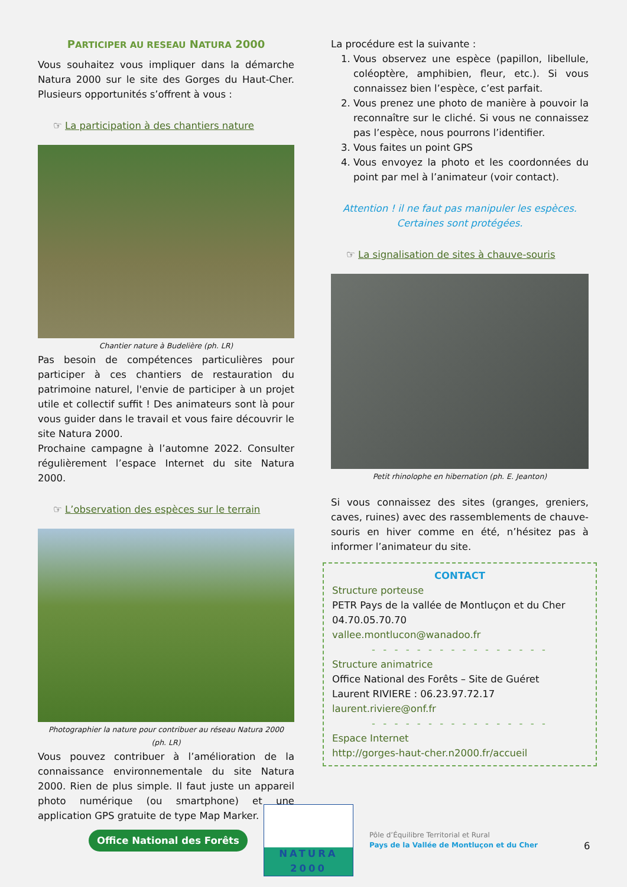PARTICIPER AU RESEAU NATURA 2000
Vous souhaitez vous impliquer dans la démarche Natura 2000 sur le site des Gorges du Haut-Cher. Plusieurs opportunités s’offrent à vous :
☞ La participation à des chantiers nature
Chantier nature à Budelière (ph. LR)
Pas besoin de compétences particulières pour participer à ces chantiers de restauration du patrimoine naturel, l'envie de participer à un projet utile et collectif suffit ! Des animateurs sont là pour vous guider dans le travail et vous faire découvrir le site Natura 2000.
Prochaine campagne à l’automne 2022. Consulter régulièrement l’espace Internet du site Natura 2000.
☞ L’observation des espèces sur le terrain
Photographier la nature pour contribuer au réseau Natura 2000
(ph. LR)
Vous pouvez contribuer à l’amélioration de la connaissance environnementale du site Natura 2000. Rien de plus simple. Il faut juste un appareil photo numérique (ou smartphone) et une application GPS gratuite de type Map Marker.
La procédure est la suivante :
1. Vous observez une espèce (papillon, libellule, coléoptère, amphibien, fleur, etc.). Si vous connaissez bien l’espèce, c’est parfait.
2. Vous prenez une photo de manière à pouvoir la reconnaître sur le cliché. Si vous ne connaissez pas l’espèce, nous pourrons l’identifier.
3. Vous faites un point GPS
4. Vous envoyez la photo et les coordonnées du point par mel à l’animateur (voir contact).
Attention ! il ne faut pas manipuler les espèces.
Certaines sont protégées.
☞ La signalisation de sites à chauve-souris
Petit rhinolophe en hibernation (ph. E. Jeanton)
Si vous connaissez des sites (granges, greniers, caves, ruines) avec des rassemblements de chauve-souris en hiver comme en été, n’hésitez pas à informer l’animateur du site.
CONTACT
Structure porteuse
PETR Pays de la vallée de Montluçon et du Cher
04.70.05.70.70
vallee.montlucon@wanadoo.fr
- - - - - - - - - - - - - - - -
Structure animatrice
Office National des Forêts – Site de Guéret
Laurent RIVIERE : 06.23.97.72.17
laurent.riviere@onf.fr
- - - - - - - - - - - - - - - -
Espace Internet
http://gorges-haut-cher.n2000.fr/accueil
Office National des Forêts
NATURA 2000
Pôle d’Équilibre Territorial et Rural
Pays de la Vallée de Montluçon et du Cher
6